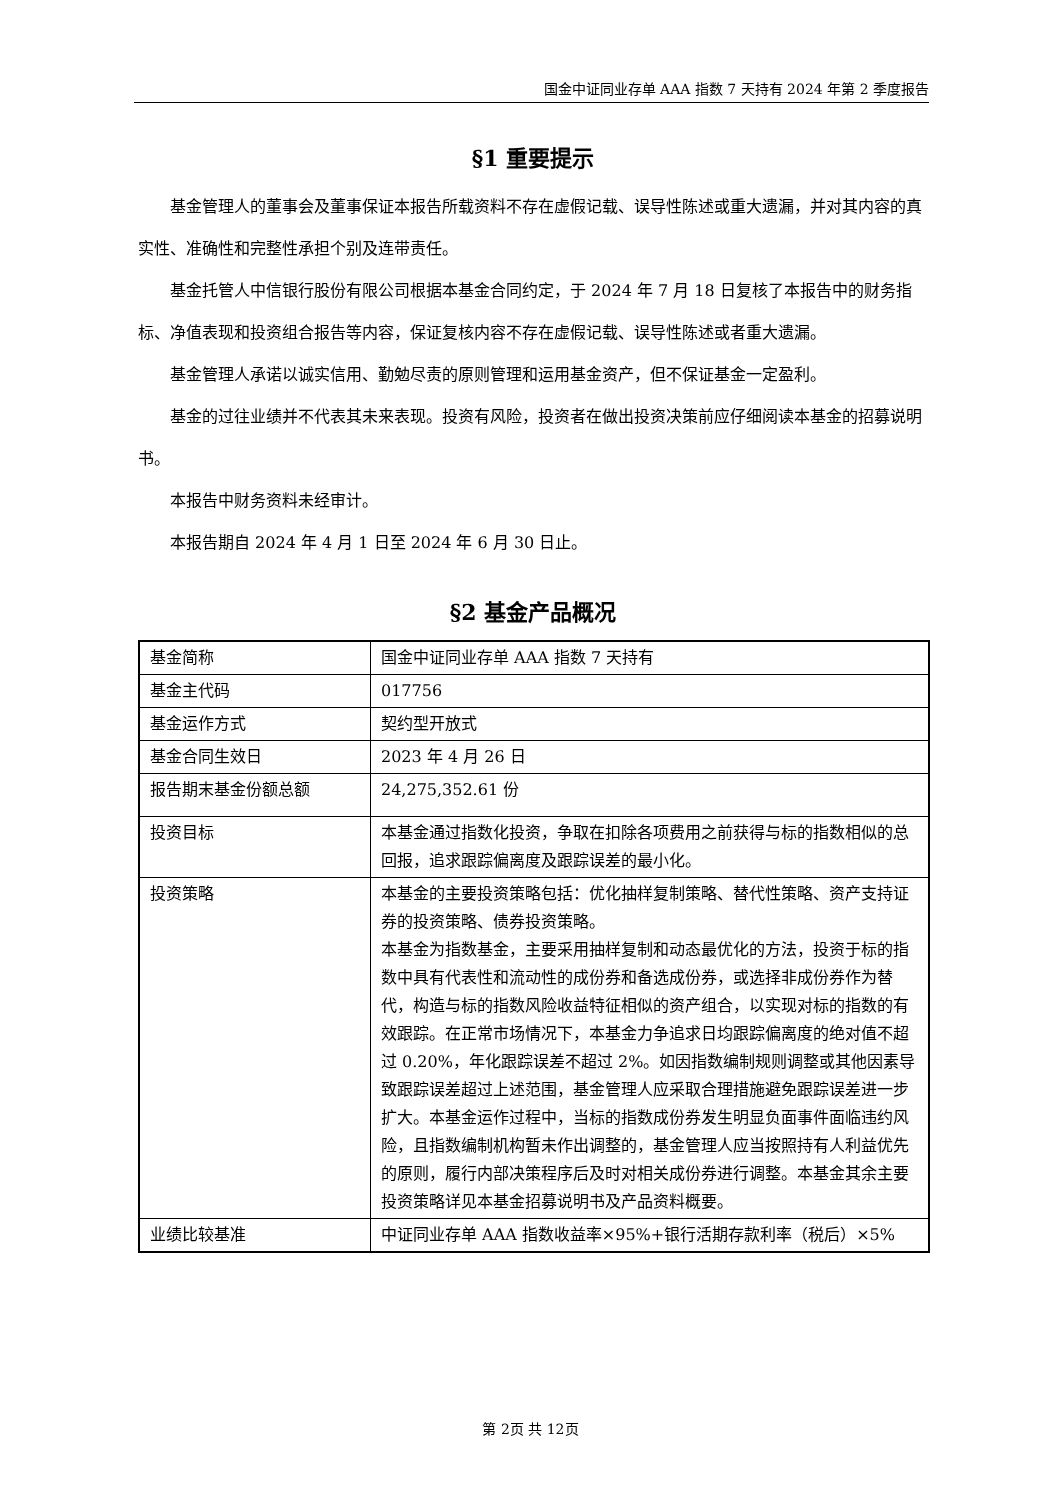国金中证同业存单 AAA 指数 7 天持有 2024 年第 2 季度报告
§1 重要提示
基金管理人的董事会及董事保证本报告所载资料不存在虚假记载、误导性陈述或重大遗漏，并对其内容的真实性、准确性和完整性承担个别及连带责任。
基金托管人中信银行股份有限公司根据本基金合同约定，于 2024 年 7 月 18 日复核了本报告中的财务指标、净值表现和投资组合报告等内容，保证复核内容不存在虚假记载、误导性陈述或者重大遗漏。
基金管理人承诺以诚实信用、勤勉尽责的原则管理和运用基金资产，但不保证基金一定盈利。
基金的过往业绩并不代表其未来表现。投资有风险，投资者在做出投资决策前应仔细阅读本基金的招募说明书。
本报告中财务资料未经审计。
本报告期自 2024 年 4 月 1 日至 2024 年 6 月 30 日止。
§2 基金产品概况
| 基金简称 | 国金中证同业存单 AAA 指数 7 天持有 |
| 基金主代码 | 017756 |
| 基金运作方式 | 契约型开放式 |
| 基金合同生效日 | 2023 年 4 月 26 日 |
| 报告期末基金份额总额 | 24,275,352.61 份 |
| 投资目标 | 本基金通过指数化投资，争取在扣除各项费用之前获得与标的指数相似的总回报，追求跟踪偏离度及跟踪误差的最小化。 |
| 投资策略 | 本基金的主要投资策略包括：优化抽样复制策略、替代性策略、资产支持证券的投资策略、债券投资策略。 本基金为指数基金，主要采用抽样复制和动态最优化的方法，投资于标的指数中具有代表性和流动性的成份券和备选成份券，或选择非成份券作为替代，构造与标的指数风险收益特征相似的资产组合，以实现对标的指数的有效跟踪。在正常市场情况下，本基金力争追求日均跟踪偏离度的绝对值不超过 0.20%，年化跟踪误差不超过 2%。如因指数编制规则调整或其他因素导致跟踪误差超过上述范围，基金管理人应采取合理措施避免跟踪误差进一步扩大。本基金运作过程中，当标的指数成份券发生明显负面事件面临违约风险，且指数编制机构暂未作出调整的，基金管理人应当按照持有人利益优先的原则，履行内部决策程序后及时对相关成份券进行调整。本基金其余主要投资策略详见本基金招募说明书及产品资料概要。 |
| 业绩比较基准 | 中证同业存单 AAA 指数收益率×95%+银行活期存款利率（税后）×5% |
第 2页 共 12页